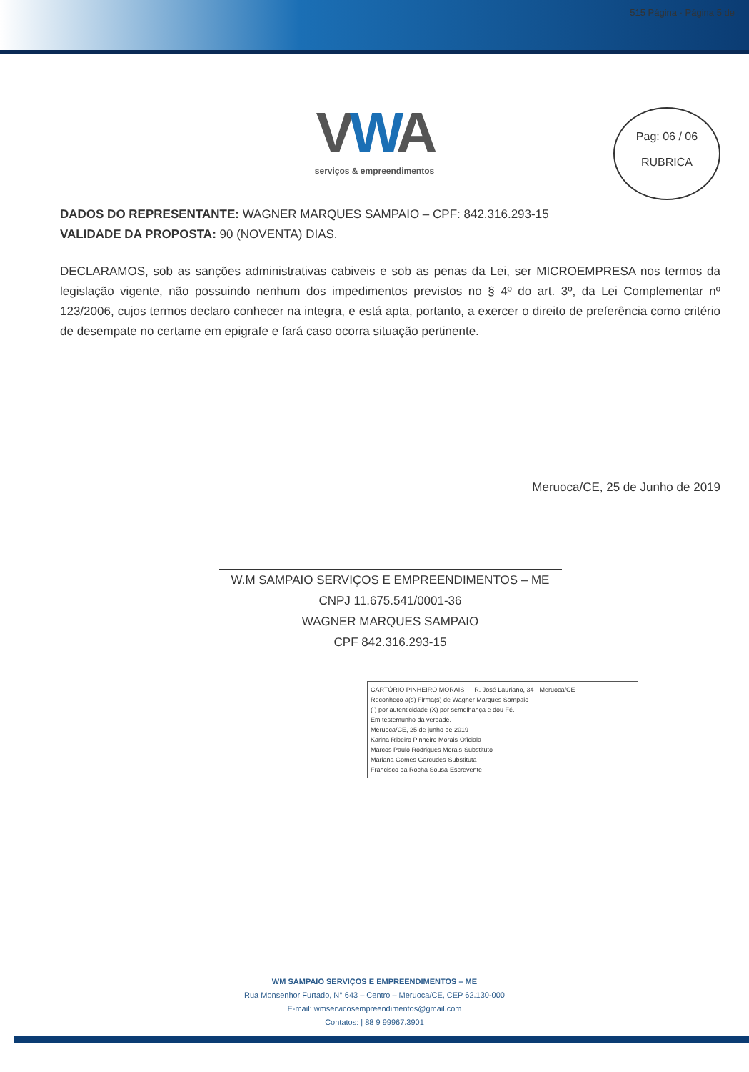515 Página · Página 5 de
Pag: 06 / 06
RUBRICA
VWA
serviços & empreendimentos
DADOS DO REPRESENTANTE: WAGNER MARQUES SAMPAIO – CPF: 842.316.293-15
VALIDADE DA PROPOSTA: 90 (NOVENTA) DIAS.
DECLARAMOS, sob as sanções administrativas cabiveis e sob as penas da Lei, ser MICROEMPRESA nos termos da legislação vigente, não possuindo nenhum dos impedimentos previstos no § 4º do art. 3º, da Lei Complementar nº 123/2006, cujos termos declaro conhecer na integra, e está apta, portanto, a exercer o direito de preferência como critério de desempate no certame em epigrafe e fará caso ocorra situação pertinente.
Meruoca/CE, 25 de Junho de 2019
W.M SAMPAIO SERVIÇOS E EMPREENDIMENTOS – ME
CNPJ 11.675.541/0001-36
WAGNER MARQUES SAMPAIO
CPF 842.316.293-15
CARTÓRIO PINHEIRO MORAIS — R. José Lauriano, 34 - Meruoca/CE
Reconheço a(s) Firma(s) de Wagner Marques Sampaio
( ) por autenticidade (X) por semelhança e dou Fé.
Em testemunho da verdade.
Meruoca/CE, 25 de junho de 2019
Karina Ribeiro Pinheiro Morais-Oficiala
Marcos Paulo Rodrigues Morais-Substituto
Mariana Gomes Garcudes-Substituta
Francisco da Rocha Sousa-Escrevente
WM SAMPAIO SERVIÇOS E EMPREENDIMENTOS – ME
Rua Monsenhor Furtado, N° 643 – Centro – Meruoca/CE, CEP 62.130-000
E-mail: wmservicosempreendimentos@gmail.com
Contatos: | 88 9 99967.3901